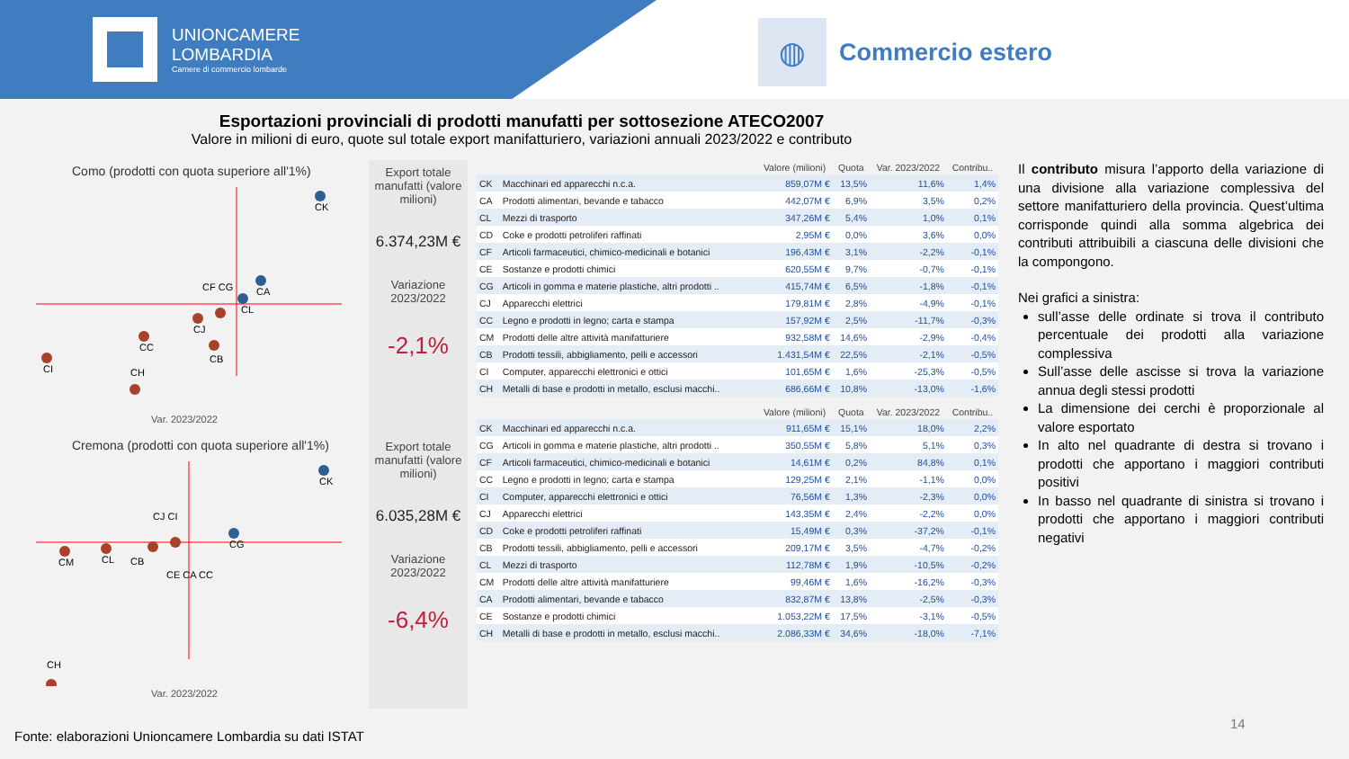UNIONCAMERE
LOMBARDIA
Camere di commercio lombarde
◍
Commercio estero
Esportazioni provinciali di prodotti manufatti per sottosezione ATECO2007
Valore in milioni di euro, quote sul totale export manifatturiero, variazioni annuali 2023/2022 e contributo
Como (prodotti con quota superiore all'1%)
CK
CA
CL
CI
CC
CH
CJ
CF CG
CB
Var. 2023/2022
Export totale manufatti (valore milioni)
6.374,23M €
Variazione 2023/2022
-2,1%
Cremona (prodotti con quota superiore all'1%)
CK
CG
CM
CL
CB
CJ CI
CE CA CC
CH
Var. 2023/2022
Export totale manufatti (valore milioni)
6.035,28M €
Variazione 2023/2022
-6,4%
| | | Valore (milioni) | Quota | Var. 2023/2022 | Contribu.. |
| --- | --- | --- | --- | --- | --- |
| CK | Macchinari ed apparecchi n.c.a. | 859,07M € | 13,5% | 11,6% | 1,4% |
| CA | Prodotti alimentari, bevande e tabacco | 442,07M € | 6,9% | 3,5% | 0,2% |
| CL | Mezzi di trasporto | 347,26M € | 5,4% | 1,0% | 0,1% |
| CD | Coke e prodotti petroliferi raffinati | 2,95M € | 0,0% | 3,6% | 0,0% |
| CF | Articoli farmaceutici, chimico-medicinali e botanici | 196,43M € | 3,1% | -2,2% | -0,1% |
| CE | Sostanze e prodotti chimici | 620,55M € | 9,7% | -0,7% | -0,1% |
| CG | Articoli in gomma e materie plastiche, altri prodotti .. | 415,74M € | 6,5% | -1,8% | -0,1% |
| CJ | Apparecchi elettrici | 179,81M € | 2,8% | -4,9% | -0,1% |
| CC | Legno e prodotti in legno; carta e stampa | 157,92M € | 2,5% | -11,7% | -0,3% |
| CM | Prodotti delle altre attività manifatturiere | 932,58M € | 14,6% | -2,9% | -0,4% |
| CB | Prodotti tessili, abbigliamento, pelli e accessori | 1.431,54M € | 22,5% | -2,1% | -0,5% |
| CI | Computer, apparecchi elettronici e ottici | 101,65M € | 1,6% | -25,3% | -0,5% |
| CH | Metalli di base e prodotti in metallo, esclusi macchi.. | 686,66M € | 10,8% | -13,0% | -1,6% |
| | | Valore (milioni) | Quota | Var. 2023/2022 | Contribu.. |
| --- | --- | --- | --- | --- | --- |
| CK | Macchinari ed apparecchi n.c.a. | 911,65M € | 15,1% | 18,0% | 2,2% |
| CG | Articoli in gomma e materie plastiche, altri prodotti .. | 350,55M € | 5,8% | 5,1% | 0,3% |
| CF | Articoli farmaceutici, chimico-medicinali e botanici | 14,61M € | 0,2% | 84,8% | 0,1% |
| CC | Legno e prodotti in legno; carta e stampa | 129,25M € | 2,1% | -1,1% | 0,0% |
| CI | Computer, apparecchi elettronici e ottici | 76,56M € | 1,3% | -2,3% | 0,0% |
| CJ | Apparecchi elettrici | 143,35M € | 2,4% | -2,2% | 0,0% |
| CD | Coke e prodotti petroliferi raffinati | 15,49M € | 0,3% | -37,2% | -0,1% |
| CB | Prodotti tessili, abbigliamento, pelli e accessori | 209,17M € | 3,5% | -4,7% | -0,2% |
| CL | Mezzi di trasporto | 112,78M € | 1,9% | -10,5% | -0,2% |
| CM | Prodotti delle altre attività manifatturiere | 99,46M € | 1,6% | -16,2% | -0,3% |
| CA | Prodotti alimentari, bevande e tabacco | 832,87M € | 13,8% | -2,5% | -0,3% |
| CE | Sostanze e prodotti chimici | 1.053,22M € | 17,5% | -3,1% | -0,5% |
| CH | Metalli di base e prodotti in metallo, esclusi macchi.. | 2.086,33M € | 34,6% | -18,0% | -7,1% |
Il contributo misura l’apporto della variazione di una divisione alla variazione complessiva del settore manifatturiero della provincia. Quest’ultima corrisponde quindi alla somma algebrica dei contributi attribuibili a ciascuna delle divisioni che la compongono.
Nei grafici a sinistra:
sull’asse delle ordinate si trova il contributo percentuale dei prodotti alla variazione complessiva
Sull’asse delle ascisse si trova la variazione annua degli stessi prodotti
La dimensione dei cerchi è proporzionale al valore esportato
In alto nel quadrante di destra si trovano i prodotti che apportano i maggiori contributi positivi
In basso nel quadrante di sinistra si trovano i prodotti che apportano i maggiori contributi negativi
14
Fonte: elaborazioni Unioncamere Lombardia su dati ISTAT